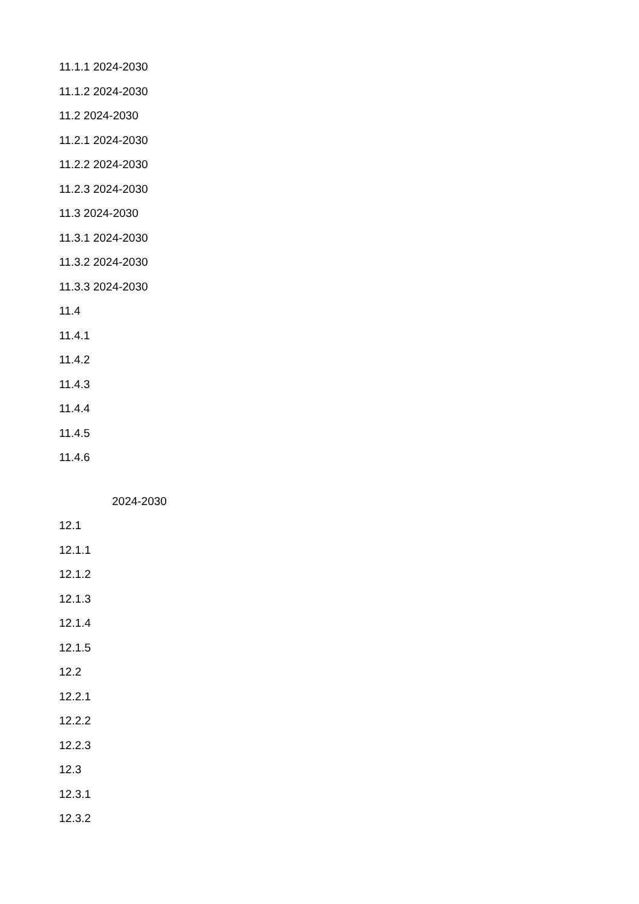11.1.1 2024-2030
11.1.2 2024-2030
11.2 2024-2030
11.2.1 2024-2030
11.2.2 2024-2030
11.2.3 2024-2030
11.3 2024-2030
11.3.1 2024-2030
11.3.2 2024-2030
11.3.3 2024-2030
11.4
11.4.1
11.4.2
11.4.3
11.4.4
11.4.5
11.4.6
2024-2030
12.1
12.1.1
12.1.2
12.1.3
12.1.4
12.1.5
12.2
12.2.1
12.2.2
12.2.3
12.3
12.3.1
12.3.2